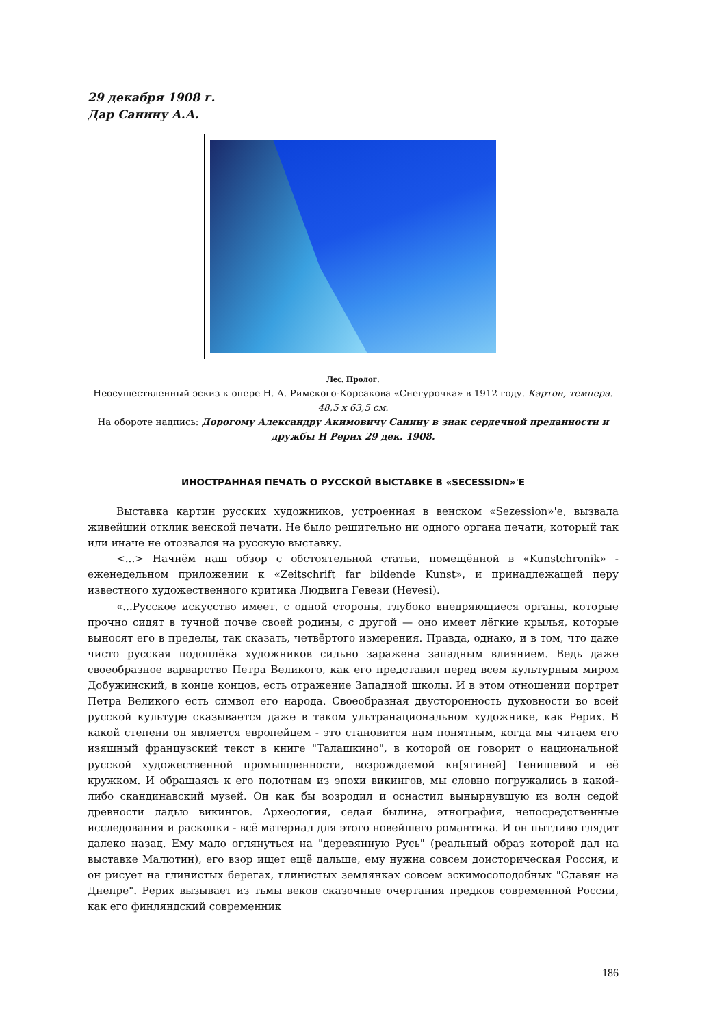29 декабря 1908 г.
Дар Санину А.А.
Лес. Пролог.
Неосуществленный эскиз к опере Н. А. Римского-Корсакова «Снегурочка» в 1912 году. Картон, темпера. 48,5 х 63,5 см.
На обороте надпись: Дорогому Александру Акимовичу Санину в знак сердечной преданности и дружбы Н Рерих 29 дек. 1908.
ИНОСТРАННАЯ ПЕЧАТЬ О РУССКОЙ ВЫСТАВКЕ В «SECESSION»'Е
Выставка картин русских художников, устроенная в венском «Sezession»'е, вызвала живейший отклик венской печати. Не было решительно ни одного органа печати, который так или иначе не отозвался на русскую выставку.
<...> Начнём наш обзор с обстоятельной статьи, помещённой в «Kunstchronik» - еженедельном приложении к «Zeitschrift far bildende Kunst», и принадлежащей перу известного художественного критика Людвига Гевези (Hevesi).
«...Русское искусство имеет, с одной стороны, глубоко внедряющиеся органы, которые прочно сидят в тучной почве своей родины, с другой — оно имеет лёгкие крылья, которые выносят его в пределы, так сказать, четвёртого измерения. Правда, однако, и в том, что даже чисто русская подоплёка художников сильно заражена западным влиянием. Ведь даже своеобразное варварство Петра Великого, как его представил перед всем культурным миром Добужинский, в конце концов, есть отражение Западной школы. И в этом отношении портрет Петра Великого есть символ его народа. Своеобразная двусторонность духовности во всей русской культуре сказывается даже в таком ультранациональном художнике, как Рерих. В какой степени он является европейцем - это становится нам понятным, когда мы читаем его изящный французский текст в книге "Талашкино", в которой он говорит о национальной русской художественной промышленности, возрождаемой кн[ягиней] Тенишевой и её кружком. И обращаясь к его полотнам из эпохи викингов, мы словно погружались в какой-либо скандинавский музей. Он как бы возродил и оснастил вынырнувшую из волн седой древности ладью викингов. Археология, седая былина, этнография, непосредственные исследования и раскопки - всё материал для этого новейшего романтика. И он пытливо глядит далеко назад. Ему мало оглянуться на "деревянную Русь" (реальный образ которой дал на выставке Малютин), его взор ищет ещё дальше, ему нужна совсем доисторическая Россия, и он рисует на глинистых берегах, глинистых землянках совсем эскимосоподобных "Славян на Днепре". Рерих вызывает из тьмы веков сказочные очертания предков современной России, как его финляндский современник
186